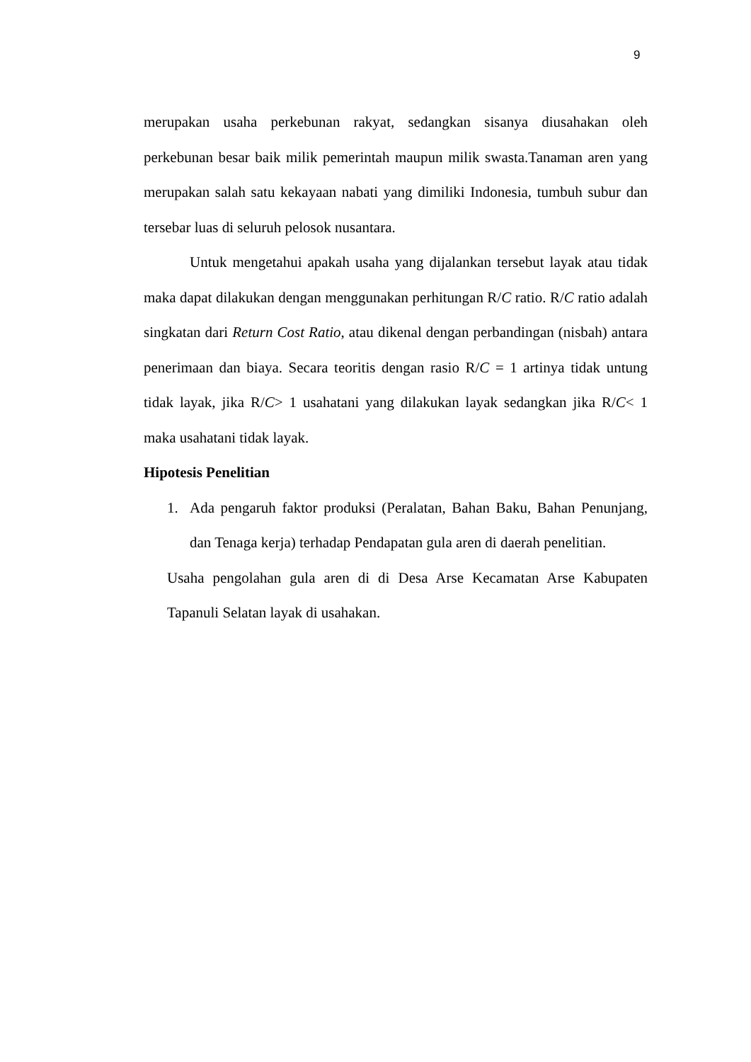9
merupakan usaha perkebunan rakyat, sedangkan sisanya diusahakan oleh perkebunan besar baik milik pemerintah maupun milik swasta.Tanaman aren yang merupakan salah satu kekayaan nabati yang dimiliki Indonesia, tumbuh subur dan tersebar luas di seluruh pelosok nusantara.
Untuk mengetahui apakah usaha yang dijalankan tersebut layak atau tidak maka dapat dilakukan dengan menggunakan perhitungan R/C ratio. R/C ratio adalah singkatan dari Return Cost Ratio, atau dikenal dengan perbandingan (nisbah) antara penerimaan dan biaya. Secara teoritis dengan rasio R/C = 1 artinya tidak untung tidak layak, jika R/C> 1 usahatani yang dilakukan layak sedangkan jika R/C< 1 maka usahatani tidak layak.
Hipotesis Penelitian
1. Ada pengaruh faktor produksi (Peralatan, Bahan Baku, Bahan Penunjang, dan Tenaga kerja) terhadap Pendapatan gula aren di daerah penelitian.
Usaha pengolahan gula aren di di Desa Arse Kecamatan Arse Kabupaten Tapanuli Selatan layak di usahakan.